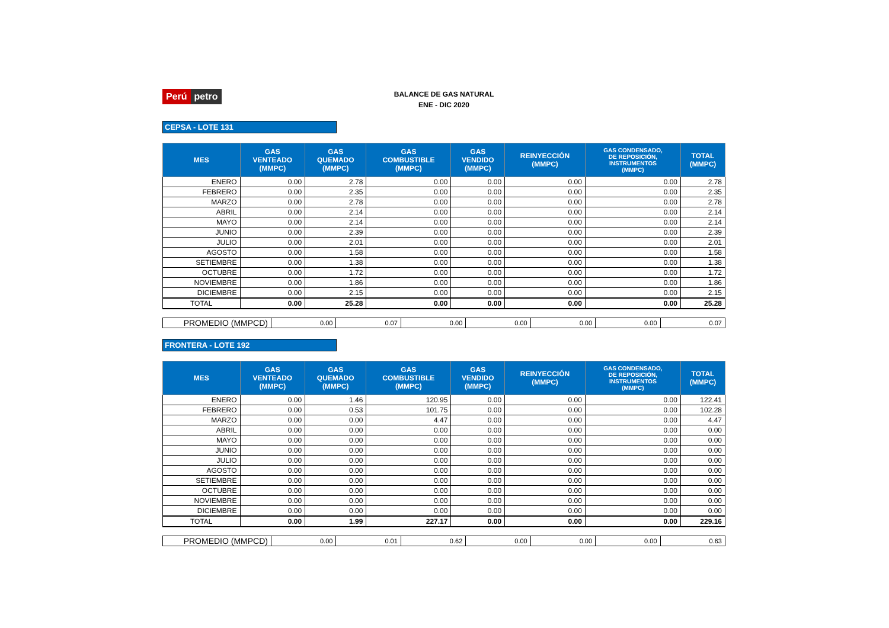Perú petro
BALANCE DE GAS NATURAL
ENE - DIC 2020
CEPSA - LOTE 131
| MES | GAS VENTEADO (MMPC) | GAS QUEMADO (MMPC) | GAS COMBUSTIBLE (MMPC) | GAS VENDIDO (MMPC) | REINYECCIÓN (MMPC) | GAS CONDENSADO, DE REPOSICIÓN, INSTRUMENTOS (MMPC) | TOTAL (MMPC) |
| --- | --- | --- | --- | --- | --- | --- | --- |
| ENERO | 0.00 | 2.78 | 0.00 | 0.00 | 0.00 | 0.00 | 2.78 |
| FEBRERO | 0.00 | 2.35 | 0.00 | 0.00 | 0.00 | 0.00 | 2.35 |
| MARZO | 0.00 | 2.78 | 0.00 | 0.00 | 0.00 | 0.00 | 2.78 |
| ABRIL | 0.00 | 2.14 | 0.00 | 0.00 | 0.00 | 0.00 | 2.14 |
| MAYO | 0.00 | 2.14 | 0.00 | 0.00 | 0.00 | 0.00 | 2.14 |
| JUNIO | 0.00 | 2.39 | 0.00 | 0.00 | 0.00 | 0.00 | 2.39 |
| JULIO | 0.00 | 2.01 | 0.00 | 0.00 | 0.00 | 0.00 | 2.01 |
| AGOSTO | 0.00 | 1.58 | 0.00 | 0.00 | 0.00 | 0.00 | 1.58 |
| SETIEMBRE | 0.00 | 1.38 | 0.00 | 0.00 | 0.00 | 0.00 | 1.38 |
| OCTUBRE | 0.00 | 1.72 | 0.00 | 0.00 | 0.00 | 0.00 | 1.72 |
| NOVIEMBRE | 0.00 | 1.86 | 0.00 | 0.00 | 0.00 | 0.00 | 1.86 |
| DICIEMBRE | 0.00 | 2.15 | 0.00 | 0.00 | 0.00 | 0.00 | 2.15 |
| TOTAL | 0.00 | 25.28 | 0.00 | 0.00 | 0.00 | 0.00 | 25.28 |
| PROMEDIO (MMPCD) | 0.00 | 0.07 | 0.00 | 0.00 | 0.00 | 0.00 | 0.07 |
FRONTERA - LOTE 192
| MES | GAS VENTEADO (MMPC) | GAS QUEMADO (MMPC) | GAS COMBUSTIBLE (MMPC) | GAS VENDIDO (MMPC) | REINYECCIÓN (MMPC) | GAS CONDENSADO, DE REPOSICIÓN, INSTRUMENTOS (MMPC) | TOTAL (MMPC) |
| --- | --- | --- | --- | --- | --- | --- | --- |
| ENERO | 0.00 | 1.46 | 120.95 | 0.00 | 0.00 | 0.00 | 122.41 |
| FEBRERO | 0.00 | 0.53 | 101.75 | 0.00 | 0.00 | 0.00 | 102.28 |
| MARZO | 0.00 | 0.00 | 4.47 | 0.00 | 0.00 | 0.00 | 4.47 |
| ABRIL | 0.00 | 0.00 | 0.00 | 0.00 | 0.00 | 0.00 | 0.00 |
| MAYO | 0.00 | 0.00 | 0.00 | 0.00 | 0.00 | 0.00 | 0.00 |
| JUNIO | 0.00 | 0.00 | 0.00 | 0.00 | 0.00 | 0.00 | 0.00 |
| JULIO | 0.00 | 0.00 | 0.00 | 0.00 | 0.00 | 0.00 | 0.00 |
| AGOSTO | 0.00 | 0.00 | 0.00 | 0.00 | 0.00 | 0.00 | 0.00 |
| SETIEMBRE | 0.00 | 0.00 | 0.00 | 0.00 | 0.00 | 0.00 | 0.00 |
| OCTUBRE | 0.00 | 0.00 | 0.00 | 0.00 | 0.00 | 0.00 | 0.00 |
| NOVIEMBRE | 0.00 | 0.00 | 0.00 | 0.00 | 0.00 | 0.00 | 0.00 |
| DICIEMBRE | 0.00 | 0.00 | 0.00 | 0.00 | 0.00 | 0.00 | 0.00 |
| TOTAL | 0.00 | 1.99 | 227.17 | 0.00 | 0.00 | 0.00 | 229.16 |
| PROMEDIO (MMPCD) | 0.00 | 0.01 | 0.62 | 0.00 | 0.00 | 0.00 | 0.63 |